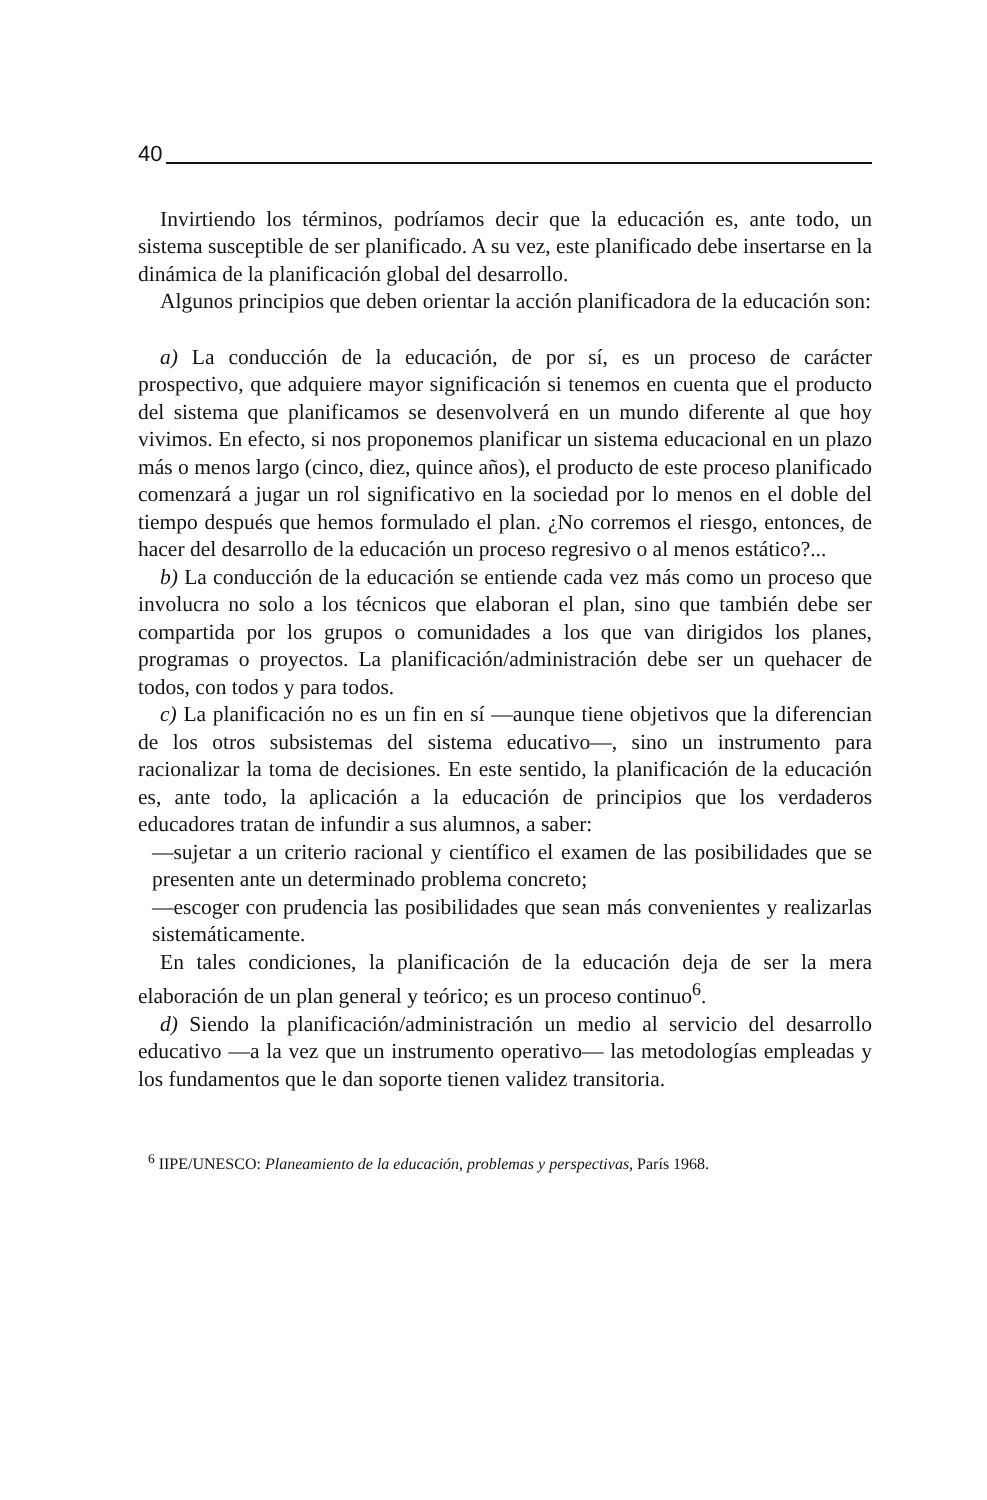40
Invirtiendo los términos, podríamos decir que la educación es, ante todo, un sistema susceptible de ser planificado. A su vez, este planificado debe insertarse en la dinámica de la planificación global del desarrollo.
Algunos principios que deben orientar la acción planificadora de la educación son:
a) La conducción de la educación, de por sí, es un proceso de carácter prospectivo, que adquiere mayor significación si tenemos en cuenta que el producto del sistema que planificamos se desenvolverá en un mundo diferente al que hoy vivimos. En efecto, si nos proponemos planificar un sistema educacional en un plazo más o menos largo (cinco, diez, quince años), el producto de este proceso planificado comenzará a jugar un rol significativo en la sociedad por lo menos en el doble del tiempo después que hemos formulado el plan. ¿No corremos el riesgo, entonces, de hacer del desarrollo de la educación un proceso regresivo o al menos estático?...
b) La conducción de la educación se entiende cada vez más como un proceso que involucra no solo a los técnicos que elaboran el plan, sino que también debe ser compartida por los grupos o comunidades a los que van dirigidos los planes, programas o proyectos. La planificación/administración debe ser un quehacer de todos, con todos y para todos.
c) La planificación no es un fin en sí —aunque tiene objetivos que la diferencian de los otros subsistemas del sistema educativo—, sino un instrumento para racionalizar la toma de decisiones. En este sentido, la planificación de la educación es, ante todo, la aplicación a la educación de principios que los verdaderos educadores tratan de infundir a sus alumnos, a saber:
—sujetar a un criterio racional y científico el examen de las posibilidades que se presenten ante un determinado problema concreto;
—escoger con prudencia las posibilidades que sean más convenientes y realizarlas sistemáticamente.
En tales condiciones, la planificación de la educación deja de ser la mera elaboración de un plan general y teórico; es un proceso continuo<sup>6</sup>.
d) Siendo la planificación/administración un medio al servicio del desarrollo educativo —a la vez que un instrumento operativo— las metodologías empleadas y los fundamentos que le dan soporte tienen validez transitoria.
<sup>6</sup> IIPE/UNESCO: Planeamiento de la educación, problemas y perspectivas, París 1968.